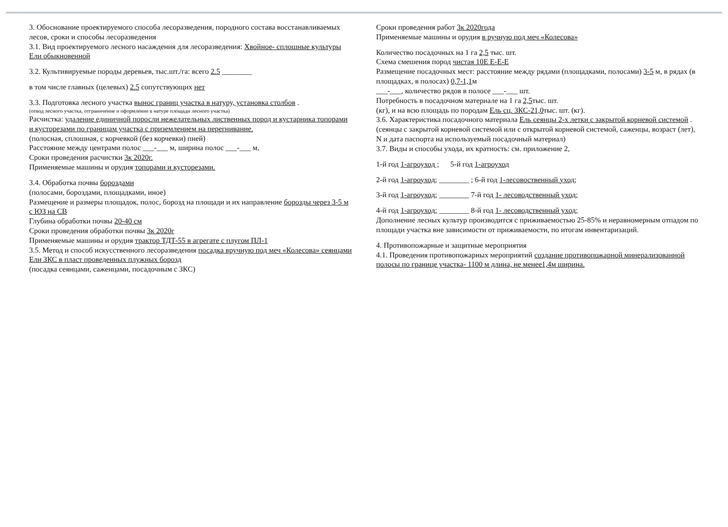3. Обоснование проектируемого способа лесоразведения, породного состава восстанавливаемых лесов, сроки и способы лесоразведения
3.1. Вид проектируемого лесного насаждения для лесоразведения: Хвойное- сплошные культуры Ели обыкновенной
3.2. Культивируемые породы деревьев, тыс.шт./га: всего 2.5 ________
в том числе главных (целевых) 2.5 сопутствующих нет
3.3. Подготовка лесного участка вынос границ участка в натуру, установка столбов .
(отвод лесного участка, отграничение и оформление в натуре площади лесного участка)
Расчистка: удаление единичной поросли нежелательных лиственных пород и кустарника топорами и кусторезами по границам участка с приземлением на перегнивание.
(полосная, сплошная, с корчевкой (без корчевки) пней)
Расстояние между центрами полос ___-___ м, ширина полос ___-___ м,
Сроки проведения расчистки 3к 2020г.
Применяемые машины и орудия топорами и кусторезами.
3.4. Обработка почвы бороздами
(полосами, бороздами, площадками, иное)
Размещение и размеры площадок, полос, борозд на площади и их направление борозды через 3-5 м с ЮЗ на СВ
Глубина обработки почвы 20-40 см
Сроки проведения обработки почвы 3к 2020г
Применяемые машины и орудия трактор ТДТ-55 в агрегате с плугом ПЛ-1
3.5. Метод и способ искусственного лесоразведения посадка вручную под меч «Колесова» сеянцами Ели ЗКС в пласт проведенных плужных борозд
(посадка сеянцами, саженцами, посадочным с ЗКС)
Сроки проведения работ 3к 2020года
Применяемые машины и орудия в ручную под меч «Колесова»
Количество посадочных на 1 га 2,5 тыс. шт.
Схема смешения пород чистая 10Е Е-Е-Е
Размещение посадочных мест: расстояние между рядами (площадками, полосами) 3-5 м, в рядах (в площадках, в полосах) 0,7-1,1м
___-___, количество рядов в полосе ___-___ шт.
Потребность в посадочном материале на 1 га 2,5тыс. шт.
(кг), и на всю площадь по породам Ель сц. ЗКС-21,0тыс. шт. (кг).
3.6. Характеристика посадочного материала Ель сеянцы 2-х летки с закрытой корневой системой .
(сеянцы с закрытой корневой системой или с открытой корневой системой, саженцы, возраст (лет), N и дата паспорта на используемый посадочный материал)
3.7. Виды и способы ухода, их кратность: см. приложение 2,
1-й год 1-агроуход ; 5-й год 1-агроуход
2-й год 1-агроуход; ________ ; 6-й год 1-лесовоственный уход;
3-й год 1-агроуход; ________ 7-й год 1- лесоводственный уход;
4-й год 1-агроуход; ________ 8-й год 1- лесоводственный уход;
Дополнение лесных культур производится с приживаемостью 25-85% и неравномерным отпадом по площади участка вне зависимости от приживаемости, по итогам инвентаризаций.
4. Противопожарные и защитные мероприятия
4.1. Проведения противопожарных мероприятий создание противопожарной минерализованной полосы по границе участка- 1100 м длина, не менее1,4м ширина.